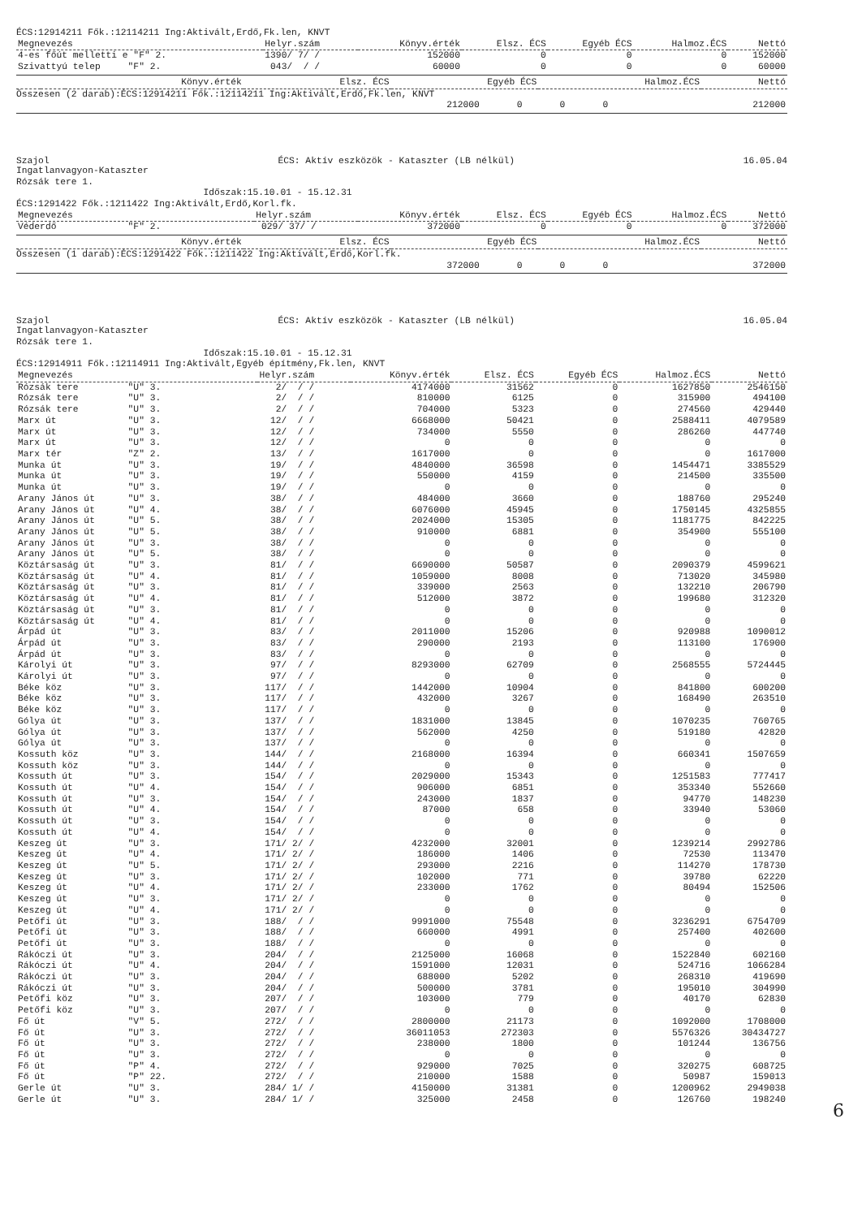ÉCS:12914211 Fők.:12114211 Ing:Aktivált,Erdő,Fk.len, KNVT
| Megnevezés | Helyr.szám | Könyv.érték | Elsz. ÉCS | Egyéb ÉCS | Halmoz.ÉCS | Nettó |
| --- | --- | --- | --- | --- | --- | --- |
| 4-es főút melletti e "F" 2. | 1390/ 7/ / | 152000 | 0 | 0 | 0 | 152000 |
| Szivattyú telep "F" 2. | 043/ / / | 60000 | 0 | 0 | 0 | 60000 |
| | | Könyv.érték | Elsz. ÉCS | Egyéb ÉCS | Halmoz.ÉCS | Nettó |
| --- | --- | --- | --- | --- | --- | --- |
Összesen (2 darab):ÉCS:12914211 Fők.:12114211 Ing:Aktivált,Erdő,Fk.len, KNVT
| | 212000 | 0 | 0 | 0 | 212000 |
Szajol ÉCS: Aktív eszközök - Kataszter (LB nélkül) 16.05.04
Ingatlanvagyon-Kataszter Rózsák tere 1. Időszak:15.10.01 - 15.12.31
ÉCS:1291422 Fők.:1211422 Ing:Aktivált,Erdő,Korl.fk.
| Megnevezés | Helyr.szám | Könyv.érték | Elsz. ÉCS | Egyéb ÉCS | Halmoz.ÉCS | Nettó |
| --- | --- | --- | --- | --- | --- | --- |
| Véderdő "F" 2. | 029/ 37/ / | 372000 | 0 | 0 | 0 | 372000 |
| | | Könyv.érték | Elsz. ÉCS | Egyéb ÉCS | Halmoz.ÉCS | Nettó |
| --- | --- | --- | --- | --- | --- | --- |
Összesen (1 darab):ÉCS:1291422 Fők.:1211422 Ing:Aktivált,Erdő,Korl.fk.
| | 372000 | 0 | 0 | 0 | 372000 |
Szajol ÉCS: Aktív eszközök - Kataszter (LB nélkül) 16.05.04
Ingatlanvagyon-Kataszter Rózsák tere 1. Időszak:15.10.01 - 15.12.31
ÉCS:12914911 Fők.:12114911 Ing:Aktivált,Egyéb építmény,Fk.len, KNVT
| Megnevezés | Helyr.szám | Könyv.érték | Elsz. ÉCS | Egyéb ÉCS | Halmoz.ÉCS | Nettó |
| --- | --- | --- | --- | --- | --- | --- |
| Rózsák tere "U" 3. | 2/ / / | 4174000 | 31562 | 0 | 1627850 | 2546150 |
| Rózsák tere "U" 3. | 2/ / / | 810000 | 6125 | 0 | 315900 | 494100 |
| Rózsák tere "U" 3. | 2/ / / | 704000 | 5323 | 0 | 274560 | 429440 |
| Marx út "U" 3. | 12/ / / | 6668000 | 50421 | 0 | 2588411 | 4079589 |
| Marx út "U" 3. | 12/ / / | 734000 | 5550 | 0 | 286260 | 447740 |
| Marx út "U" 3. | 12/ / / | 0 | 0 | 0 | 0 | 0 |
| Marx tér "Z" 2. | 13/ / / | 1617000 | 0 | 0 | 0 | 1617000 |
| Munka út "U" 3. | 19/ / / | 4840000 | 36598 | 0 | 1454471 | 3385529 |
| Munka út "U" 3. | 19/ / / | 550000 | 4159 | 0 | 214500 | 335500 |
| Munka út "U" 3. | 19/ / / | 0 | 0 | 0 | 0 | 0 |
| Arany János út "U" 3. | 38/ / / | 484000 | 3660 | 0 | 188760 | 295240 |
| Arany János út "U" 4. | 38/ / / | 6076000 | 45945 | 0 | 1750145 | 4325855 |
| Arany János út "U" 5. | 38/ / / | 2024000 | 15305 | 0 | 1181775 | 842225 |
| Arany János út "U" 5. | 38/ / / | 910000 | 6881 | 0 | 354900 | 555100 |
| Arany János út "U" 3. | 38/ / / | 0 | 0 | 0 | 0 | 0 |
| Arany János út "U" 5. | 38/ / / | 0 | 0 | 0 | 0 | 0 |
| Köztársaság út "U" 3. | 81/ / / | 6690000 | 50587 | 0 | 2090379 | 4599621 |
| Köztársaság út "U" 4. | 81/ / / | 1059000 | 8008 | 0 | 713020 | 345980 |
| Köztársaság út "U" 3. | 81/ / / | 339000 | 2563 | 0 | 132210 | 206790 |
| Köztársaság út "U" 4. | 81/ / / | 512000 | 3872 | 0 | 199680 | 312320 |
| Köztársaság út "U" 3. | 81/ / / | 0 | 0 | 0 | 0 | 0 |
| Köztársaság út "U" 4. | 81/ / / | 0 | 0 | 0 | 0 | 0 |
| Árpád út "U" 3. | 83/ / / | 2011000 | 15206 | 0 | 920988 | 1090012 |
| Árpád út "U" 3. | 83/ / / | 290000 | 2193 | 0 | 113100 | 176900 |
| Árpád út "U" 3. | 83/ / / | 0 | 0 | 0 | 0 | 0 |
| Károlyi út "U" 3. | 97/ / / | 8293000 | 62709 | 0 | 2568555 | 5724445 |
| Károlyi út "U" 3. | 97/ / / | 0 | 0 | 0 | 0 | 0 |
| Béke köz "U" 3. | 117/ / / | 1442000 | 10904 | 0 | 841800 | 600200 |
| Béke köz "U" 3. | 117/ / / | 432000 | 3267 | 0 | 168490 | 263510 |
| Béke köz "U" 3. | 117/ / / | 0 | 0 | 0 | 0 | 0 |
| Gólya út "U" 3. | 137/ / / | 1831000 | 13845 | 0 | 1070235 | 760765 |
| Gólya út "U" 3. | 137/ / / | 562000 | 4250 | 0 | 519180 | 42820 |
| Gólya út "U" 3. | 137/ / / | 0 | 0 | 0 | 0 | 0 |
| Kossuth köz "U" 3. | 144/ / / | 2168000 | 16394 | 0 | 660341 | 1507659 |
| Kossuth köz "U" 3. | 144/ / / | 0 | 0 | 0 | 0 | 0 |
| Kossuth út "U" 3. | 154/ / / | 2029000 | 15343 | 0 | 1251583 | 777417 |
| Kossuth út "U" 4. | 154/ / / | 906000 | 6851 | 0 | 353340 | 552660 |
| Kossuth út "U" 3. | 154/ / / | 243000 | 1837 | 0 | 94770 | 148230 |
| Kossuth út "U" 4. | 154/ / / | 87000 | 658 | 0 | 33940 | 53060 |
| Kossuth út "U" 3. | 154/ / / | 0 | 0 | 0 | 0 | 0 |
| Kossuth út "U" 4. | 154/ / / | 0 | 0 | 0 | 0 | 0 |
| Keszeg út "U" 3. | 171/ 2/ / | 4232000 | 32001 | 0 | 1239214 | 2992786 |
| Keszeg út "U" 4. | 171/ 2/ / | 186000 | 1406 | 0 | 72530 | 113470 |
| Keszeg út "U" 5. | 171/ 2/ / | 293000 | 2216 | 0 | 114270 | 178730 |
| Keszeg út "U" 3. | 171/ 2/ / | 102000 | 771 | 0 | 39780 | 62220 |
| Keszeg út "U" 4. | 171/ 2/ / | 233000 | 1762 | 0 | 80494 | 152506 |
| Keszeg út "U" 3. | 171/ 2/ / | 0 | 0 | 0 | 0 | 0 |
| Keszeg út "U" 4. | 171/ 2/ / | 0 | 0 | 0 | 0 | 0 |
| Petőfi út "U" 3. | 188/ / / | 9991000 | 75548 | 0 | 3236291 | 6754709 |
| Petőfi út "U" 3. | 188/ / / | 660000 | 4991 | 0 | 257400 | 402600 |
| Petőfi út "U" 3. | 188/ / / | 0 | 0 | 0 | 0 | 0 |
| Rákóczi út "U" 3. | 204/ / / | 2125000 | 16068 | 0 | 1522840 | 602160 |
| Rákóczi út "U" 4. | 204/ / / | 1591000 | 12031 | 0 | 524716 | 1066284 |
| Rákóczi út "U" 3. | 204/ / / | 688000 | 5202 | 0 | 268310 | 419690 |
| Rákóczi út "U" 3. | 204/ / / | 500000 | 3781 | 0 | 195010 | 304990 |
| Petőfi köz "U" 3. | 207/ / / | 103000 | 779 | 0 | 40170 | 62830 |
| Petőfi köz "U" 3. | 207/ / / | 0 | 0 | 0 | 0 | 0 |
| Fő út "V" 5. | 272/ / / | 2800000 | 21173 | 0 | 1092000 | 1708000 |
| Fő út "U" 3. | 272/ / / | 36011053 | 272303 | 0 | 5576326 | 30434727 |
| Fő út "U" 3. | 272/ / / | 238000 | 1800 | 0 | 101244 | 136756 |
| Fő út "U" 3. | 272/ / / | 0 | 0 | 0 | 0 | 0 |
| Fő út "P" 4. | 272/ / / | 929000 | 7025 | 0 | 320275 | 608725 |
| Fő út "P" 22. | 272/ / / | 210000 | 1588 | 0 | 50987 | 159013 |
| Gerle út "U" 3. | 284/ 1/ / | 4150000 | 31381 | 0 | 1200962 | 2949038 |
| Gerle út "U" 3. | 284/ 1/ / | 325000 | 2458 | 0 | 126760 | 198240 |
6